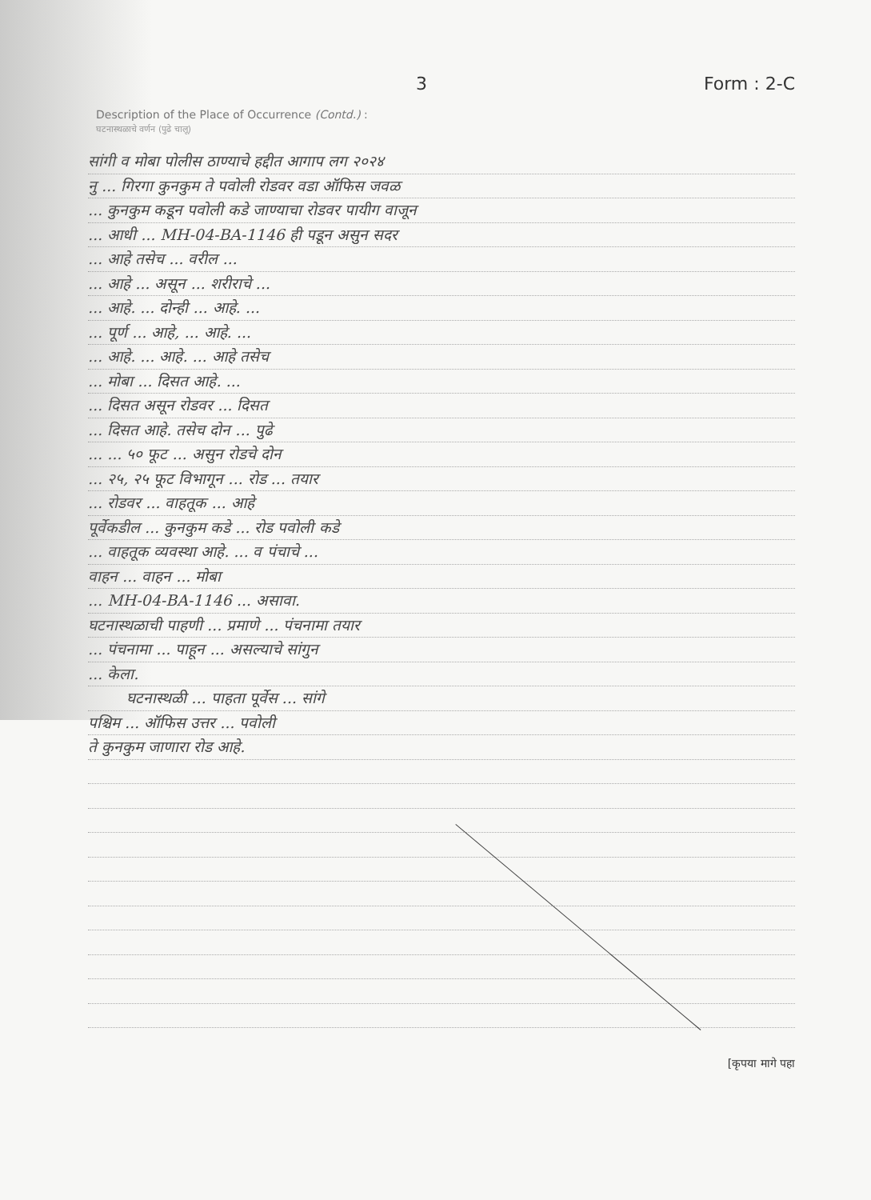3 Form : 2-C
Description of the Place of Occurrence (Contd.) :
घटनास्थळाचे वर्णन (पुढे चालू)
सांगी व मोबा पोलीस ठाण्याचे हद्दीत आगाप लग २०२४
नु ... गिरगा कुनकुम ते पवोली रोडवर वडा ऑफिस जवळ
... कुनकुम कडून पवोली कडे जाण्याचा रोडवर पायीग वाजून
... आधी ... MH-04-BA-1146 ही पडून असुन सदर
... आहे तसेच ... वरील ...
... आहे ... असून ... शरीराचे ...
... आहे. ... दोन्ही ... आहे. ...
... पूर्ण ... आहे, ... आहे. ...
... आहे. ... आहे. ... आहे तसेच
... मोबा ... दिसत आहे. ...
... दिसत असून रोडवर ... दिसत
... दिसत आहे. तसेच दोन ... पुढे
... ... ५० फूट ... असुन रोडचे दोन
... २५, २५ फूट विभागून ... रोड ... तयार
... रोडवर ... वाहतूक ... आहे
पूर्वेकडील ... कुनकुम कडे ... रोड पवोली कडे
... वाहतूक व्यवस्था आहे. ... व पंचाचे ...
वाहन ... वाहन ... मोबा
... MH-04-BA-1146 ... असावा.
घटनास्थळाची पाहणी ... प्रमाणे ... पंचनामा तयार
... पंचनामा ... पाहून ... असल्याचे सांगुन
... केला.
घटनास्थळी ... पाहता पूर्वेस ... सांगे
पश्चिम ... ऑफिस उत्तर ... पवोली
ते कुनकुम जाणारा रोड आहे.
[कृपया मागे पहा